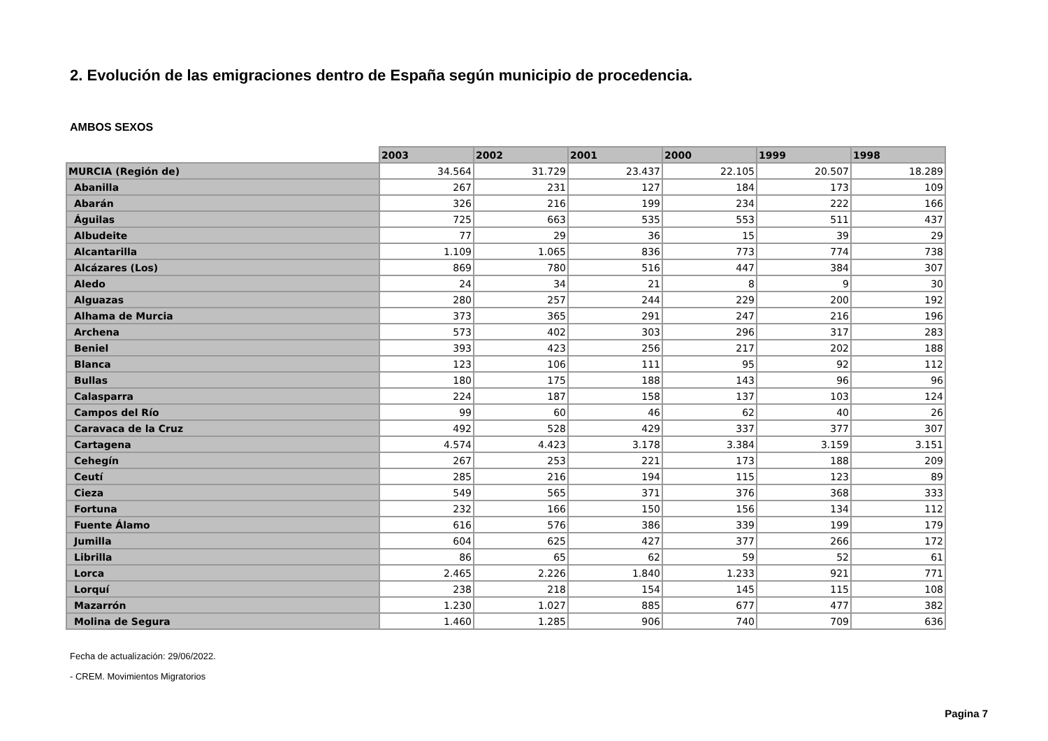2. Evolución de las emigraciones dentro de España según municipio de procedencia.
AMBOS SEXOS
| | 2003 | 2002 | 2001 | 2000 | 1999 | 1998 |
| MURCIA (Región de) | 34.564 | 31.729 | 23.437 | 22.105 | 20.507 | 18.289 |
| Abanilla | 267 | 231 | 127 | 184 | 173 | 109 |
| Abarán | 326 | 216 | 199 | 234 | 222 | 166 |
| Águilas | 725 | 663 | 535 | 553 | 511 | 437 |
| Albudeite | 77 | 29 | 36 | 15 | 39 | 29 |
| Alcantarilla | 1.109 | 1.065 | 836 | 773 | 774 | 738 |
| Alcázares (Los) | 869 | 780 | 516 | 447 | 384 | 307 |
| Aledo | 24 | 34 | 21 | 8 | 9 | 30 |
| Alguazas | 280 | 257 | 244 | 229 | 200 | 192 |
| Alhama de Murcia | 373 | 365 | 291 | 247 | 216 | 196 |
| Archena | 573 | 402 | 303 | 296 | 317 | 283 |
| Beniel | 393 | 423 | 256 | 217 | 202 | 188 |
| Blanca | 123 | 106 | 111 | 95 | 92 | 112 |
| Bullas | 180 | 175 | 188 | 143 | 96 | 96 |
| Calasparra | 224 | 187 | 158 | 137 | 103 | 124 |
| Campos del Río | 99 | 60 | 46 | 62 | 40 | 26 |
| Caravaca de la Cruz | 492 | 528 | 429 | 337 | 377 | 307 |
| Cartagena | 4.574 | 4.423 | 3.178 | 3.384 | 3.159 | 3.151 |
| Cehegín | 267 | 253 | 221 | 173 | 188 | 209 |
| Ceutí | 285 | 216 | 194 | 115 | 123 | 89 |
| Cieza | 549 | 565 | 371 | 376 | 368 | 333 |
| Fortuna | 232 | 166 | 150 | 156 | 134 | 112 |
| Fuente Álamo | 616 | 576 | 386 | 339 | 199 | 179 |
| Jumilla | 604 | 625 | 427 | 377 | 266 | 172 |
| Librilla | 86 | 65 | 62 | 59 | 52 | 61 |
| Lorca | 2.465 | 2.226 | 1.840 | 1.233 | 921 | 771 |
| Lorquí | 238 | 218 | 154 | 145 | 115 | 108 |
| Mazarrón | 1.230 | 1.027 | 885 | 677 | 477 | 382 |
| Molina de Segura | 1.460 | 1.285 | 906 | 740 | 709 | 636 |
Fecha de actualización: 29/06/2022.
- CREM. Movimientos Migratorios
Pagina 7